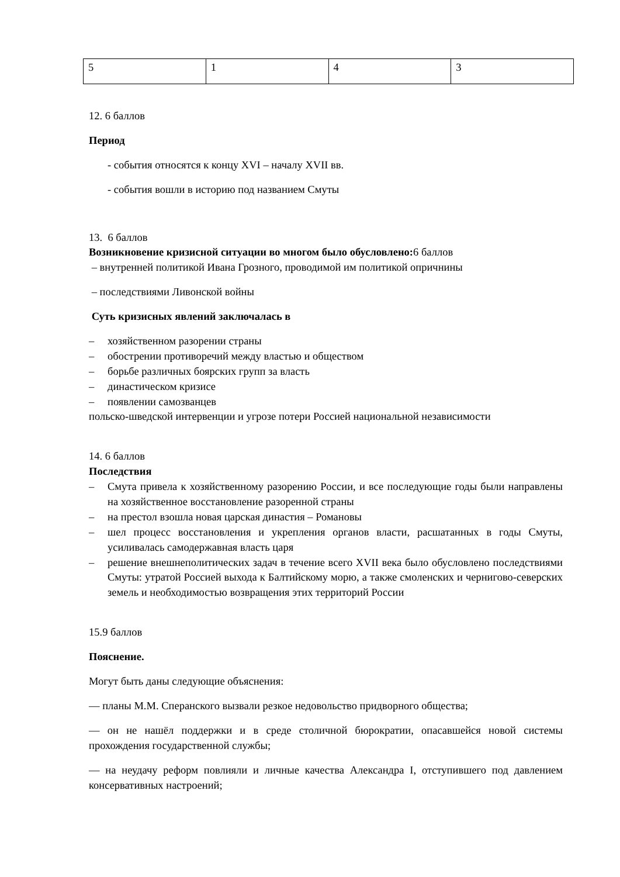| 5 | 1 | 4 | 3 |
12. 6 баллов
Период
- события относятся к концу XVI – началу XVII вв.
- события вошли в историю под названием Смуты
13. 6 баллов
Возникновение кризисной ситуации во многом было обусловлено: 6 баллов
– внутренней политикой Ивана Грозного, проводимой им политикой опричнины
– последствиями Ливонской войны
Суть кризисных явлений заключалась в
– хозяйственном разорении страны
– обострении противоречий между властью и обществом
– борьбе различных боярских групп за власть
– династическом кризисе
– появлении самозванцев
польско-шведской интервенции и угрозе потери Россией национальной независимости
14. 6 баллов
Последствия
– Смута привела к хозяйственному разорению России, и все последующие годы были направлены на хозяйственное восстановление разоренной страны
– на престол взошла новая царская династия – Романовы
– шел процесс восстановления и укрепления органов власти, расшатанных в годы Смуты, усиливалась самодержавная власть царя
– решение внешнеполитических задач в течение всего XVII века было обусловлено последствиями Смуты: утратой Россией выхода к Балтийскому морю, а также смоленских и чернигово-северских земель и необходимостью возвращения этих территорий России
15.9 баллов
Пояснение.
Могут быть даны следующие объяснения:
— планы М.М. Сперанского вызвали резкое недовольство придворного общества;
— он не нашёл поддержки и в среде столичной бюрократии, опасавшейся новой системы прохождения государственной службы;
— на неудачу реформ повлияли и личные качества Александра I, отступившего под давлением консервативных настроений;